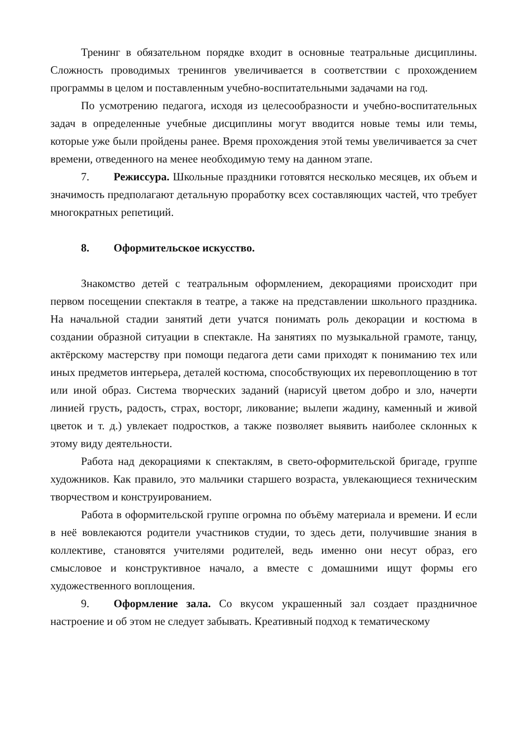Тренинг в обязательном порядке входит в основные театральные дисциплины. Сложность проводимых тренингов увеличивается в соответствии с прохождением программы в целом и поставленным учебно-воспитательными задачами на год.
По усмотрению педагога, исходя из целесообразности и учебно-воспитательных задач в определенные учебные дисциплины могут вводится новые темы или темы, которые уже были пройдены ранее. Время прохождения этой темы увеличивается за счет времени, отведенного на менее необходимую тему на данном этапе.
7. Режиссура. Школьные праздники готовятся несколько месяцев, их объем и значимость предполагают детальную проработку всех составляющих частей, что требует многократных репетиций.
8. Оформительское искусство.
Знакомство детей с театральным оформлением, декорациями происходит при первом посещении спектакля в театре, а также на представлении школьного праздника. На начальной стадии занятий дети учатся понимать роль декорации и костюма в создании образной ситуации в спектакле. На занятиях по музыкальной грамоте, танцу, актёрскому мастерству при помощи педагога дети сами приходят к пониманию тех или иных предметов интерьера, деталей костюма, способствующих их перевоплощению в тот или иной образ. Система творческих заданий (нарисуй цветом добро и зло, начерти линией грусть, радость, страх, восторг, ликование; вылепи жадину, каменный и живой цветок и т. д.) увлекает подростков, а также позволяет выявить наиболее склонных к этому виду деятельности.
Работа над декорациями к спектаклям, в свето-оформительской бригаде, группе художников. Как правило, это мальчики старшего возраста, увлекающиеся техническим творчеством и конструированием.
Работа в оформительской группе огромна по объёму материала и времени. И если в неё вовлекаются родители участников студии, то здесь дети, получившие знания в коллективе, становятся учителями родителей, ведь именно они несут образ, его смысловое и конструктивное начало, а вместе с домашними ищут формы его художественного воплощения.
9. Оформление зала. Со вкусом украшенный зал создает праздничное настроение и об этом не следует забывать. Креативный подход к тематическому